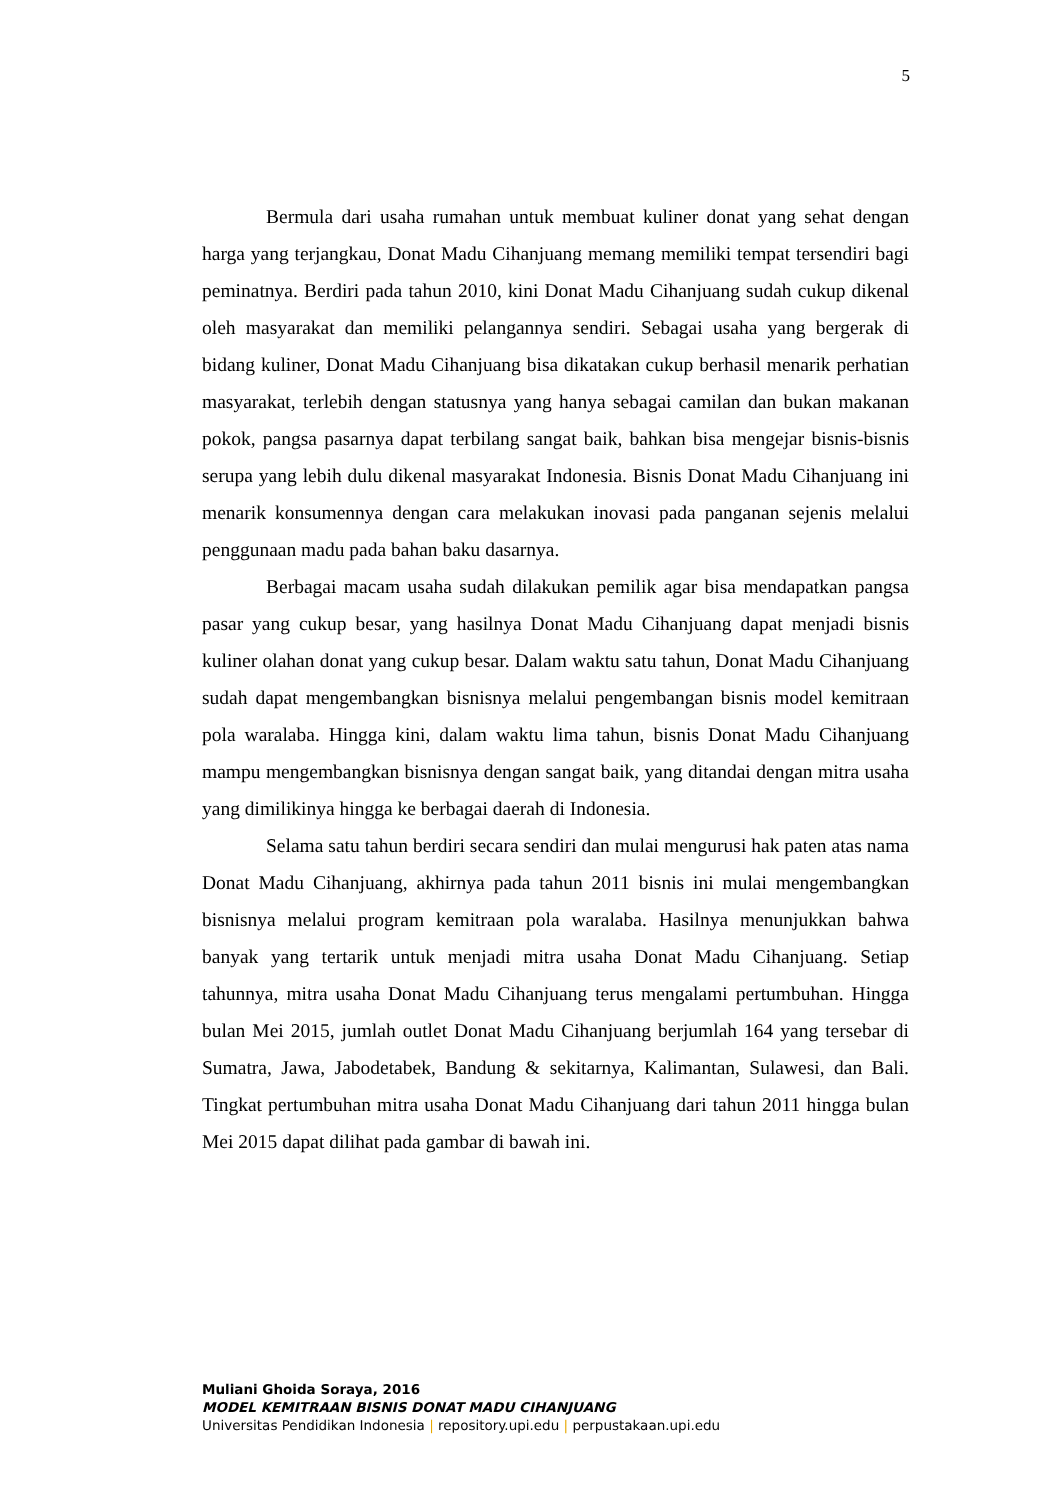5
Bermula dari usaha rumahan untuk membuat kuliner donat yang sehat dengan harga yang terjangkau, Donat Madu Cihanjuang memang memiliki tempat tersendiri bagi peminatnya. Berdiri pada tahun 2010, kini Donat Madu Cihanjuang sudah cukup dikenal oleh masyarakat dan memiliki pelangannya sendiri. Sebagai usaha yang bergerak di bidang kuliner, Donat Madu Cihanjuang bisa dikatakan cukup berhasil menarik perhatian masyarakat, terlebih dengan statusnya yang hanya sebagai camilan dan bukan makanan pokok, pangsa pasarnya dapat terbilang sangat baik, bahkan bisa mengejar bisnis-bisnis serupa yang lebih dulu dikenal masyarakat Indonesia. Bisnis Donat Madu Cihanjuang ini menarik konsumennya dengan cara melakukan inovasi pada panganan sejenis melalui penggunaan madu pada bahan baku dasarnya.
Berbagai macam usaha sudah dilakukan pemilik agar bisa mendapatkan pangsa pasar yang cukup besar, yang hasilnya Donat Madu Cihanjuang dapat menjadi bisnis kuliner olahan donat yang cukup besar. Dalam waktu satu tahun, Donat Madu Cihanjuang sudah dapat mengembangkan bisnisnya melalui pengembangan bisnis model kemitraan pola waralaba. Hingga kini, dalam waktu lima tahun, bisnis Donat Madu Cihanjuang mampu mengembangkan bisnisnya dengan sangat baik, yang ditandai dengan mitra usaha yang dimilikinya hingga ke berbagai daerah di Indonesia.
Selama satu tahun berdiri secara sendiri dan mulai mengurusi hak paten atas nama Donat Madu Cihanjuang, akhirnya pada tahun 2011 bisnis ini mulai mengembangkan bisnisnya melalui program kemitraan pola waralaba. Hasilnya menunjukkan bahwa banyak yang tertarik untuk menjadi mitra usaha Donat Madu Cihanjuang. Setiap tahunnya, mitra usaha Donat Madu Cihanjuang terus mengalami pertumbuhan. Hingga bulan Mei 2015, jumlah outlet Donat Madu Cihanjuang berjumlah 164 yang tersebar di Sumatra, Jawa, Jabodetabek, Bandung & sekitarnya, Kalimantan, Sulawesi, dan Bali. Tingkat pertumbuhan mitra usaha Donat Madu Cihanjuang dari tahun 2011 hingga bulan Mei 2015 dapat dilihat pada gambar di bawah ini.
Muliani Ghoida Soraya, 2016
MODEL KEMITRAAN BISNIS DONAT MADU CIHANJUANG
Universitas Pendidikan Indonesia | repository.upi.edu | perpustakaan.upi.edu